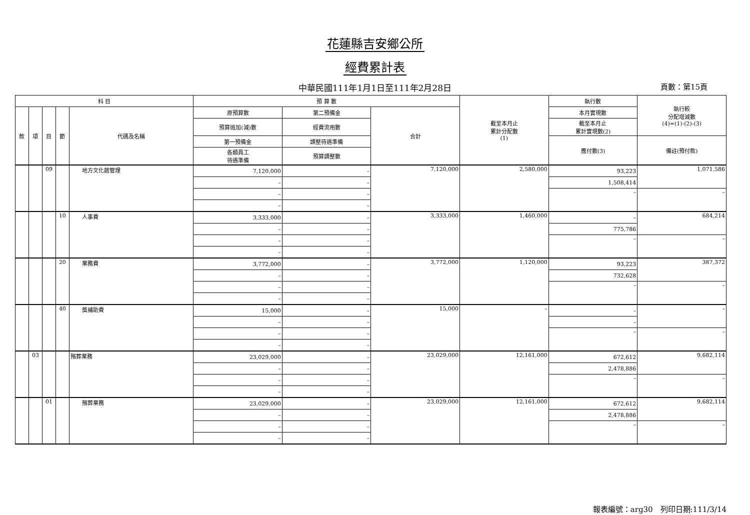花蓮縣吉安鄉公所
經費累計表
中華民國111年1月1日至111年2月28日 頁數：第15頁
| 科 目 | | | | | 預 算 數 | | | 截至本月止 累計分配數 (1) | 執行數 | 執行較 分配增減數 (4)=(1)-(2)-(3) |
| --- | --- | --- | --- | --- | --- | --- | --- | --- | --- | --- |
| 款 | 項 | 目 | 節 | 代碼及名稱 | 原預算數 | 第二預備金 | 合計 | | 本月實現數 | |
| | | | | | 預算追加(減)數 | 經費流用數 | | | 截至本月止 累計實現數(2) | |
| | | | | | 第一預備金 | 調整待遇準備 | | | 應付數(3) | 備註(預付款) |
| | | | | | 各類員工 待遇準備 | 預算調整數 | | | | |
| | | 09 | | 地方文化館管理 | 7,120,000 | – | 7,120,000 | 2,580,000 | 93,223 | 1,071,586 |
| | | | | | – | – | | | 1,508,414 | |
| | | | | | – | – | | | – | – |
| | | | | | – | – | | | | |
| | | | 10 | 人事費 | 3,333,000 | – | 3,333,000 | 1,460,000 | – | 684,214 |
| | | | | | – | – | | | 775,786 | |
| | | | | | – | – | | | – | – |
| | | | | | – | – | | | | |
| | | | 20 | 業務費 | 3,772,000 | – | 3,772,000 | 1,120,000 | 93,223 | 387,372 |
| | | | | | – | – | | | 732,628 | |
| | | | | | – | – | | | – | – |
| | | | | | – | – | | | | |
| | | | 40 | 獎補助費 | 15,000 | – | 15,000 | – | – | – |
| | | | | | – | – | | | – | |
| | | | | | – | – | | | – | – |
| | | | | | – | – | | | | |
| | 03 | | | 殯葬業務 | 23,029,000 | – | 23,029,000 | 12,161,000 | 672,612 | 9,682,114 |
| | | | | | – | – | | | 2,478,886 | |
| | | | | | – | – | | | – | – |
| | | | | | – | – | | | | |
| | | 01 | | 殯葬業務 | 23,029,000 | – | 23,029,000 | 12,161,000 | 672,612 | 9,682,114 |
| | | | | | – | – | | | 2,478,886 | |
| | | | | | – | – | | | – | – |
| | | | | | – | – | | | | |
報表編號：arg30　列印日期:111/3/14